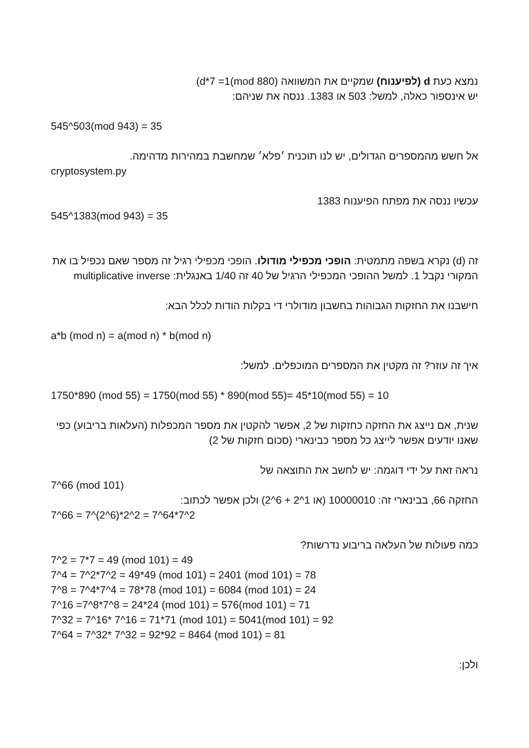נמצא כעת d (לפיענוח) שמקיים את המשוואה (d*7 =1(mod 880)
יש אינספור כאלה, למשל: 503 או 1383. ננסה את שניהם:
545^503(mod 943) = 35
אל חשש מהמספרים הגדולים, יש לנו תוכנית ׳פלא׳ שמחשבת במהירות מדהימה.
cryptosystem.py
עכשיו ננסה את מפתח הפיענוח 1383
545^1383(mod 943) = 35
זה (d) נקרא בשפה מתמטית: הופכי מכפילי מודולו. הופכי מכפילי רגיל זה מספר שאם נכפיל בו את המקורי נקבל 1. למשל ההופכי המכפילי הרגיל של 40 זה 1/40 באנגלית: multiplicative inverse
חישבנו את החזקות הגבוהות בחשבון מודולרי די בקלות הודות לכלל הבא:
a*b (mod n) = a(mod n) * b(mod n)
איך זה עוזר? זה מקטין את המספרים המוכפלים. למשל:
1750*890 (mod 55) = 1750(mod 55) * 890(mod 55)= 45*10(mod 55) = 10
שנית, אם נייצג את החזקה כחזקות של 2, אפשר להקטין את מספר המכפלות (העלאות בריבוע) כפי שאנו יודעים אפשר לייצג כל מספר כבינארי (סכום חזקות של 2)
נראה זאת על ידי דוגמה: יש לחשב את התוצאה של
7^66 (mod 101)
החזקה 66, בבינארי זה: 10000010 (או 2^6 + 2^1) ולכן אפשר לכתוב:
7^66 = 7^(2^6)*2^2 = 7^64*7^2
כמה פעולות של העלאה בריבוע נדרשות?
7^2 = 7*7 = 49 (mod 101) = 49
7^4 = 7^2*7^2 = 49*49 (mod 101) = 2401 (mod 101) = 78
7^8 = 7^4*7^4 = 78*78 (mod 101) = 6084 (mod 101) = 24
7^16 =7^8*7^8 = 24*24 (mod 101) = 576(mod 101) = 71
7^32 = 7^16* 7^16 = 71*71 (mod 101) = 5041(mod 101) = 92
7^64 = 7^32* 7^32 = 92*92 = 8464 (mod 101) = 81
ולכן: